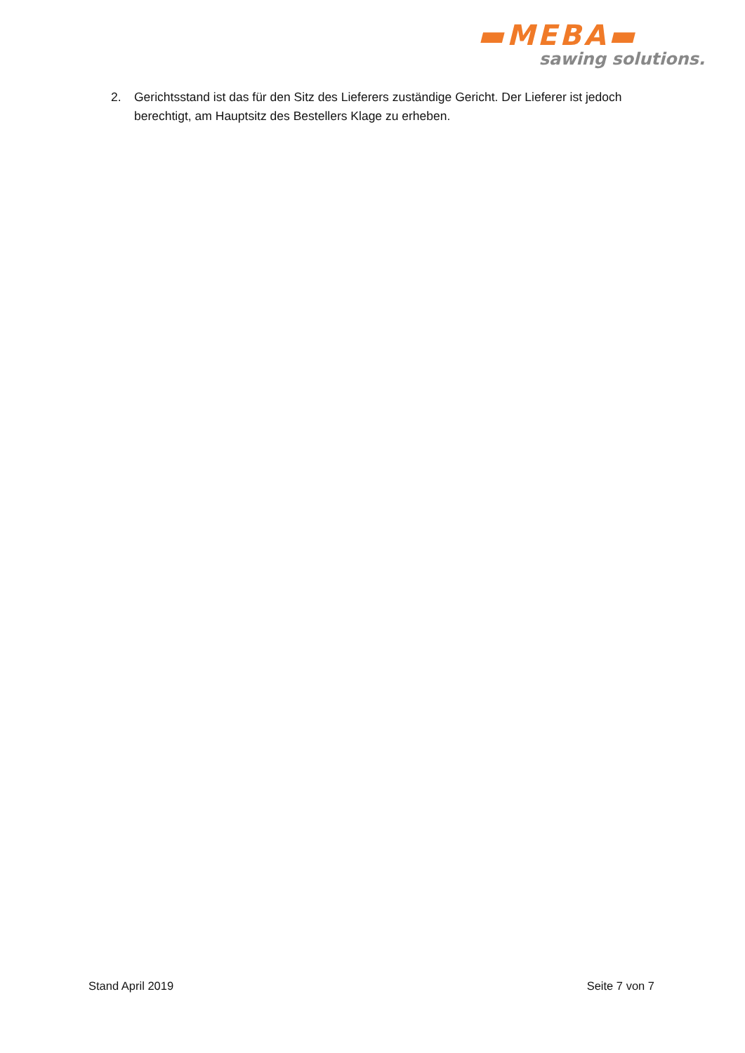▬MEBA▬
sawing solutions.
2. Gerichtsstand ist das für den Sitz des Lieferers zuständige Gericht. Der Lieferer ist jedoch berechtigt, am Hauptsitz des Bestellers Klage zu erheben.
Stand April 2019 Seite 7 von 7